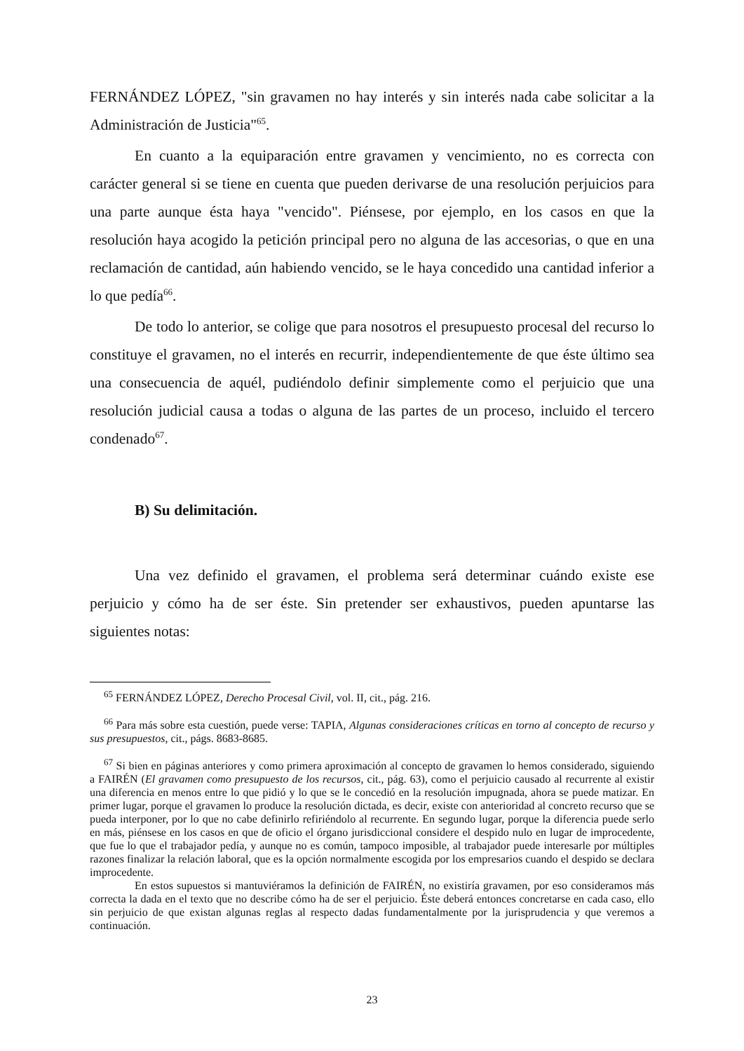FERNÁNDEZ LÓPEZ, "sin gravamen no hay interés y sin interés nada cabe solicitar a la Administración de Justicia"<sup>65</sup>.
En cuanto a la equiparación entre gravamen y vencimiento, no es correcta con carácter general si se tiene en cuenta que pueden derivarse de una resolución perjuicios para una parte aunque ésta haya "vencido". Piénsese, por ejemplo, en los casos en que la resolución haya acogido la petición principal pero no alguna de las accesorias, o que en una reclamación de cantidad, aún habiendo vencido, se le haya concedido una cantidad inferior a lo que pedía<sup>66</sup>.
De todo lo anterior, se colige que para nosotros el presupuesto procesal del recurso lo constituye el gravamen, no el interés en recurrir, independientemente de que éste último sea una consecuencia de aquél, pudiéndolo definir simplemente como el perjuicio que una resolución judicial causa a todas o alguna de las partes de un proceso, incluido el tercero condenado<sup>67</sup>.
B) Su delimitación.
Una vez definido el gravamen, el problema será determinar cuándo existe ese perjuicio y cómo ha de ser éste. Sin pretender ser exhaustivos, pueden apuntarse las siguientes notas:
<sup>65</sup> FERNÁNDEZ LÓPEZ, Derecho Procesal Civil, vol. II, cit., pág. 216.
<sup>66</sup> Para más sobre esta cuestión, puede verse: TAPIA, Algunas consideraciones críticas en torno al concepto de recurso y sus presupuestos, cit., págs. 8683-8685.
<sup>67</sup> Si bien en páginas anteriores y como primera aproximación al concepto de gravamen lo hemos considerado, siguiendo a FAIRÉN (El gravamen como presupuesto de los recursos, cit., pág. 63), como el perjuicio causado al recurrente al existir una diferencia en menos entre lo que pidió y lo que se le concedió en la resolución impugnada, ahora se puede matizar. En primer lugar, porque el gravamen lo produce la resolución dictada, es decir, existe con anterioridad al concreto recurso que se pueda interponer, por lo que no cabe definirlo refiriéndolo al recurrente. En segundo lugar, porque la diferencia puede serlo en más, piénsese en los casos en que de oficio el órgano jurisdiccional considere el despido nulo en lugar de improcedente, que fue lo que el trabajador pedía, y aunque no es común, tampoco imposible, al trabajador puede interesarle por múltiples razones finalizar la relación laboral, que es la opción normalmente escogida por los empresarios cuando el despido se declara improcedente.
En estos supuestos si mantuviéramos la definición de FAIRÉN, no existiría gravamen, por eso consideramos más correcta la dada en el texto que no describe cómo ha de ser el perjuicio. Éste deberá entonces concretarse en cada caso, ello sin perjuicio de que existan algunas reglas al respecto dadas fundamentalmente por la jurisprudencia y que veremos a continuación.
23